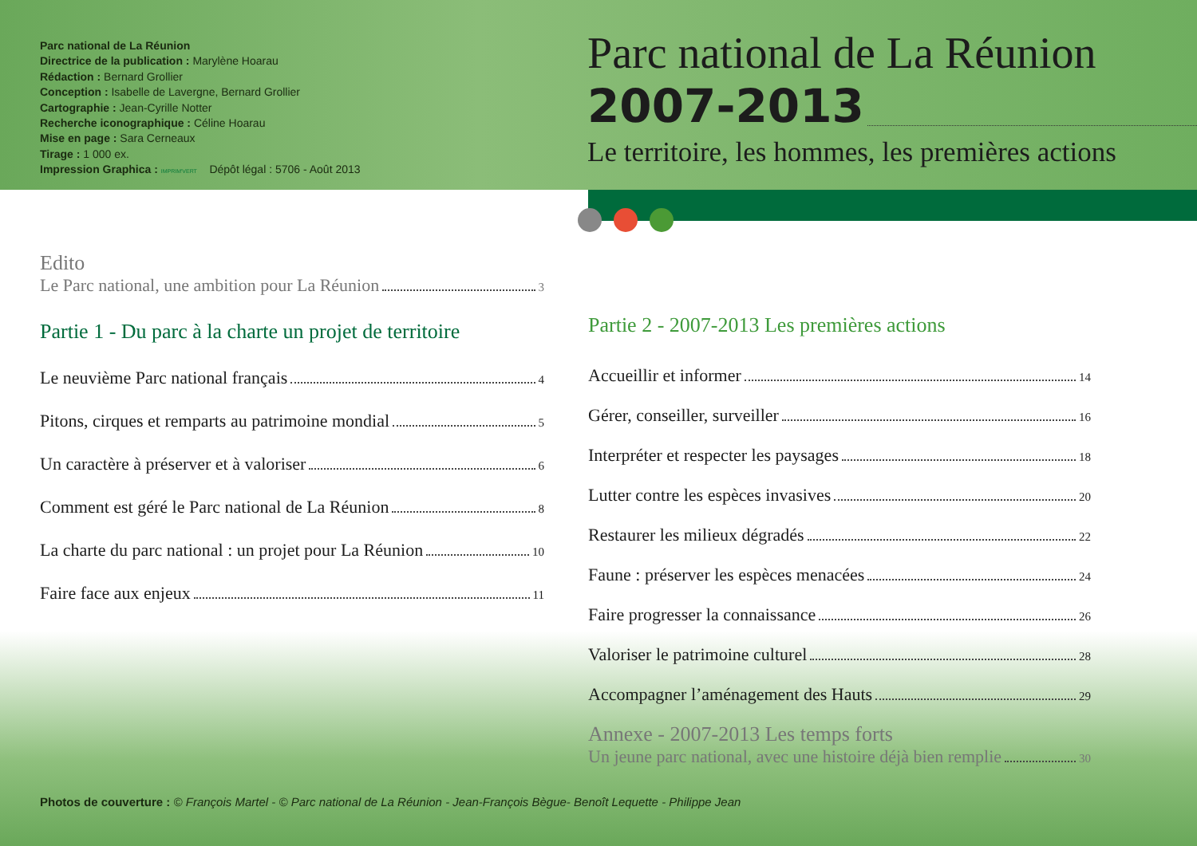Parc national de La Réunion
Directrice de la publication : Marylène Hoarau
Rédaction : Bernard Grollier
Conception : Isabelle de Lavergne, Bernard Grollier
Cartographie : Jean-Cyrille Notter
Recherche iconographique : Céline Hoarau
Mise en page : Sara Cerneaux
Tirage : 1 000 ex.
Impression Graphica : IMPRIM'VERT Dépôt légal : 5706 - Août 2013
Parc national de La Réunion
2007-2013
Le territoire, les hommes, les premières actions
Edito
Le Parc national, une ambition pour La Réunion 3
Partie 1 - Du parc à la charte un projet de territoire
Le neuvième Parc national français 4
Pitons, cirques et remparts au patrimoine mondial 5
Un caractère à préserver et à valoriser 6
Comment est géré le Parc national de La Réunion 8
La charte du parc national : un projet pour La Réunion 10
Faire face aux enjeux 11
Partie 2 - 2007-2013 Les premières actions
Accueillir et informer 14
Gérer, conseiller, surveiller 16
Interpréter et respecter les paysages 18
Lutter contre les espèces invasives 20
Restaurer les milieux dégradés 22
Faune : préserver les espèces menacées 24
Faire progresser la connaissance 26
Valoriser le patrimoine culturel 28
Accompagner l’aménagement des Hauts 29
Annexe - 2007-2013 Les temps forts
Un jeune parc national, avec une histoire déjà bien remplie 30
Photos de couverture : © François Martel - © Parc national de La Réunion - Jean-François Bègue- Benoît Lequette - Philippe Jean